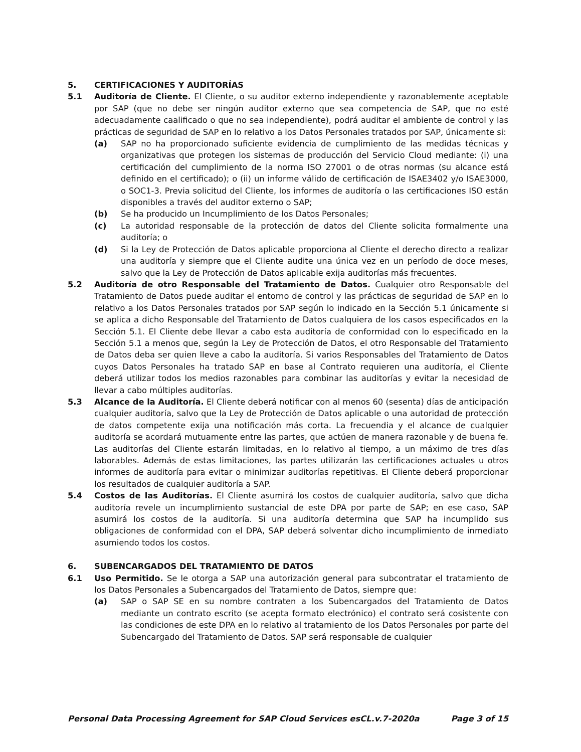5. CERTIFICACIONES Y AUDITORÍAS
5.1 Auditoría de Cliente. El Cliente, o su auditor externo independiente y razonablemente aceptable por SAP (que no debe ser ningún auditor externo que sea competencia de SAP, que no esté adecuadamente caalificado o que no sea independiente), podrá auditar el ambiente de control y las prácticas de seguridad de SAP en lo relativo a los Datos Personales tratados por SAP, únicamente si:
(a) SAP no ha proporcionado suficiente evidencia de cumplimiento de las medidas técnicas y organizativas que protegen los sistemas de producción del Servicio Cloud mediante: (i) una certificación del cumplimiento de la norma ISO 27001 o de otras normas (su alcance está definido en el certificado); o (ii) un informe válido de certificación de ISAE3402 y/o ISAE3000, o SOC1-3. Previa solicitud del Cliente, los informes de auditoría o las certificaciones ISO están disponibles a través del auditor externo o SAP;
(b) Se ha producido un Incumplimiento de los Datos Personales;
(c) La autoridad responsable de la protección de datos del Cliente solicita formalmente una auditoría; o
(d) Si la Ley de Protección de Datos aplicable proporciona al Cliente el derecho directo a realizar una auditoría y siempre que el Cliente audite una única vez en un período de doce meses, salvo que la Ley de Protección de Datos aplicable exija auditorías más frecuentes.
5.2 Auditoría de otro Responsable del Tratamiento de Datos. Cualquier otro Responsable del Tratamiento de Datos puede auditar el entorno de control y las prácticas de seguridad de SAP en lo relativo a los Datos Personales tratados por SAP según lo indicado en la Sección 5.1 únicamente si se aplica a dicho Responsable del Tratamiento de Datos cualquiera de los casos especificados en la Sección 5.1. El Cliente debe llevar a cabo esta auditoría de conformidad con lo especificado en la Sección 5.1 a menos que, según la Ley de Protección de Datos, el otro Responsable del Tratamiento de Datos deba ser quien lleve a cabo la auditoría. Si varios Responsables del Tratamiento de Datos cuyos Datos Personales ha tratado SAP en base al Contrato requieren una auditoría, el Cliente deberá utilizar todos los medios razonables para combinar las auditorías y evitar la necesidad de llevar a cabo múltiples auditorías.
5.3 Alcance de la Auditoría. El Cliente deberá notificar con al menos 60 (sesenta) días de anticipación cualquier auditoría, salvo que la Ley de Protección de Datos aplicable o una autoridad de protección de datos competente exija una notificación más corta. La frecuendia y el alcance de cualquier auditoría se acordará mutuamente entre las partes, que actúen de manera razonable y de buena fe. Las auditorías del Cliente estarán limitadas, en lo relativo al tiempo, a un máximo de tres días laborables. Además de estas limitaciones, las partes utilizarán las certificaciones actuales u otros informes de auditoría para evitar o minimizar auditorías repetitivas. El Cliente deberá proporcionar los resultados de cualquier auditoría a SAP.
5.4 Costos de las Auditorías. El Cliente asumirá los costos de cualquier auditoría, salvo que dicha auditoría revele un incumplimiento sustancial de este DPA por parte de SAP; en ese caso, SAP asumirá los costos de la auditoría. Si una auditoría determina que SAP ha incumplido sus obligaciones de conformidad con el DPA, SAP deberá solventar dicho incumplimiento de inmediato asumiendo todos los costos.
6. SUBENCARGADOS DEL TRATAMIENTO DE DATOS
6.1 Uso Permitido. Se le otorga a SAP una autorización general para subcontratar el tratamiento de los Datos Personales a Subencargados del Tratamiento de Datos, siempre que:
(a) SAP o SAP SE en su nombre contraten a los Subencargados del Tratamiento de Datos mediante un contrato escrito (se acepta formato electrónico) el contrato será cosistente con las condiciones de este DPA en lo relativo al tratamiento de los Datos Personales por parte del Subencargado del Tratamiento de Datos. SAP será responsable de cualquier
Personal Data Processing Agreement for SAP Cloud Services esCL.v.7-2020a Page 3 of 15